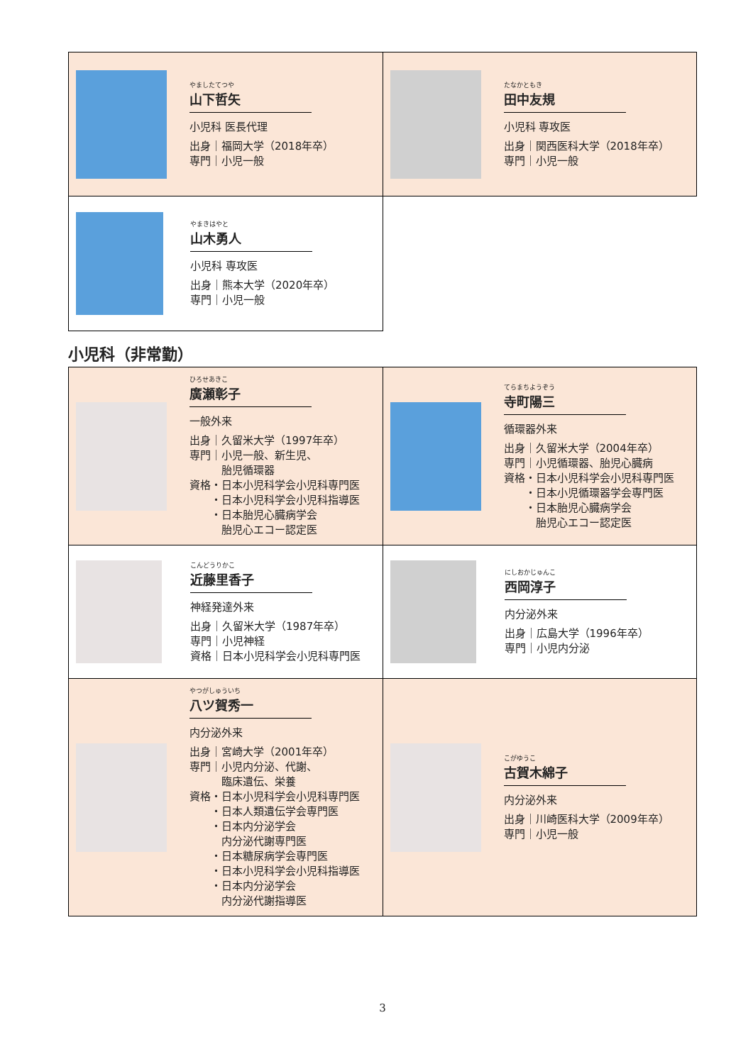| やましたてつや 山下哲矢 小児科 医長代理 出身｜福岡大学（2018年卒） 専門｜小児一般 | たなかともき 田中友規 小児科 専攻医 出身｜関西医科大学（2018年卒） 専門｜小児一般 |
| やまきはやと 山木勇人 小児科 専攻医 出身｜熊本大学（2020年卒） 専門｜小児一般 | |
小児科（非常勤）
| ひろせあきこ 廣瀬彰子 一般外来 出身｜久留米大学（1997年卒） 専門｜小児一般、新生児、 胎児循環器 資格・日本小児科学会小児科専門医 ・日本小児科学会小児科指導医 ・日本胎児心臓病学会 胎児心エコー認定医 | てらまちようぞう 寺町陽三 循環器外来 出身｜久留米大学（2004年卒） 専門｜小児循環器、胎児心臓病 資格・日本小児科学会小児科専門医 ・日本小児循環器学会専門医 ・日本胎児心臓病学会 胎児心エコー認定医 |
| こんどうりかこ 近藤里香子 神経発達外来 出身｜久留米大学（1987年卒） 専門｜小児神経 資格｜日本小児科学会小児科専門医 | にしおかじゅんこ 西岡淳子 内分泌外来 出身｜広島大学（1996年卒） 専門｜小児内分泌 |
| やつがしゅういち 八ツ賀秀一 内分泌外来 出身｜宮崎大学（2001年卒） 専門｜小児内分泌、代謝、 臨床遺伝、栄養 資格・日本小児科学会小児科専門医 ・日本人類遺伝学会専門医 ・日本内分泌学会 内分泌代謝専門医 ・日本糖尿病学会専門医 ・日本小児科学会小児科指導医 ・日本内分泌学会 内分泌代謝指導医 | こがゆうこ 古賀木綿子 内分泌外来 出身｜川崎医科大学（2009年卒） 専門｜小児一般 |
3